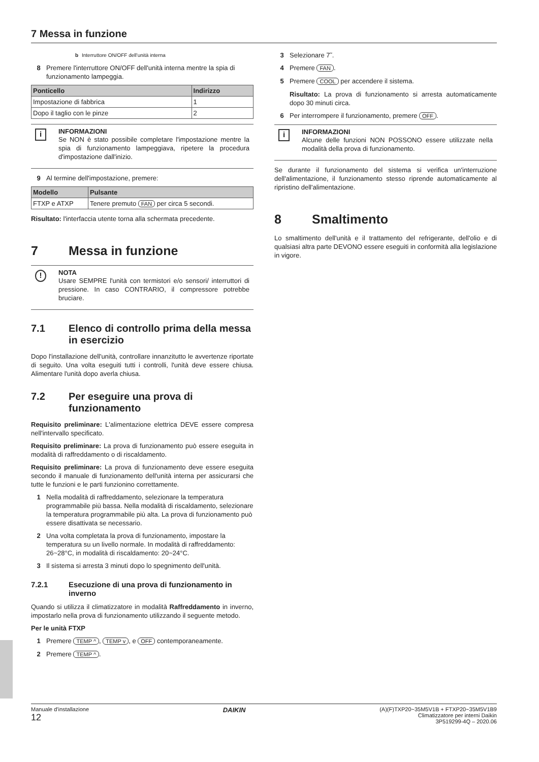7 Messa in funzione
b Interruttore ON/OFF dell'unità interna
8 Premere l'interruttore ON/OFF dell'unità interna mentre la spia di funzionamento lampeggia.
| Ponticello | Indirizzo |
| --- | --- |
| Impostazione di fabbrica | 1 |
| Dopo il taglio con le pinze | 2 |
i
INFORMAZIONI
Se NON è stato possibile completare l'impostazione mentre la spia di funzionamento lampeggiava, ripetere la procedura d'impostazione dall'inizio.
9 Al termine dell'impostazione, premere:
| Modello | Pulsante |
| --- | --- |
| FTXP e ATXP | Tenere premuto FAN per circa 5 secondi. |
Risultato: l'interfaccia utente torna alla schermata precedente.
7 Messa in funzione
!
NOTA
Usare SEMPRE l'unità con termistori e/o sensori/ interruttori di pressione. In caso CONTRARIO, il compressore potrebbe bruciare.
7.1 Elenco di controllo prima della messa in esercizio
Dopo l'installazione dell'unità, controllare innanzitutto le avvertenze riportate di seguito. Una volta eseguiti tutti i controlli, l'unità deve essere chiusa. Alimentare l'unità dopo averla chiusa.
7.2 Per eseguire una prova di funzionamento
Requisito preliminare: L'alimentazione elettrica DEVE essere compresa nell'intervallo specificato.
Requisito preliminare: La prova di funzionamento può essere eseguita in modalità di raffreddamento o di riscaldamento.
Requisito preliminare: La prova di funzionamento deve essere eseguita secondo il manuale di funzionamento dell'unità interna per assicurarsi che tutte le funzioni e le parti funzionino correttamente.
1 Nella modalità di raffreddamento, selezionare la temperatura programmabile più bassa. Nella modalità di riscaldamento, selezionare la temperatura programmabile più alta. La prova di funzionamento può essere disattivata se necessario.
2 Una volta completata la prova di funzionamento, impostare la temperatura su un livello normale. In modalità di raffreddamento: 26~28°C, in modalità di riscaldamento: 20~24°C.
3 Il sistema si arresta 3 minuti dopo lo spegnimento dell'unità.
7.2.1 Esecuzione di una prova di funzionamento in inverno
Quando si utilizza il climatizzatore in modalità Raffreddamento in inverno, impostarlo nella prova di funzionamento utilizzando il seguente metodo.
Per le unità FTXP
1 Premere TEMP ^, TEMP v, e OFF contemporaneamente.
2 Premere TEMP ^.
3 Selezionare 7˜.
4 Premere FAN.
5 Premere COOL per accendere il sistema.
Risultato: La prova di funzionamento si arresta automaticamente dopo 30 minuti circa.
6 Per interrompere il funzionamento, premere OFF.
i
INFORMAZIONI
Alcune delle funzioni NON POSSONO essere utilizzate nella modalità della prova di funzionamento.
Se durante il funzionamento del sistema si verifica un'interruzione dell'alimentazione, il funzionamento stesso riprende automaticamente al ripristino dell'alimentazione.
8 Smaltimento
Lo smaltimento dell'unità e il trattamento del refrigerante, dell'olio e di qualsiasi altra parte DEVONO essere eseguiti in conformità alla legislazione in vigore.
Manuale d'installazione
12
DAIKIN
(A)(F)TXP20~35M5V1B + FTXP20~35M5V1B9
Climatizzatore per interni Daikin
3P519299-4Q – 2020.06